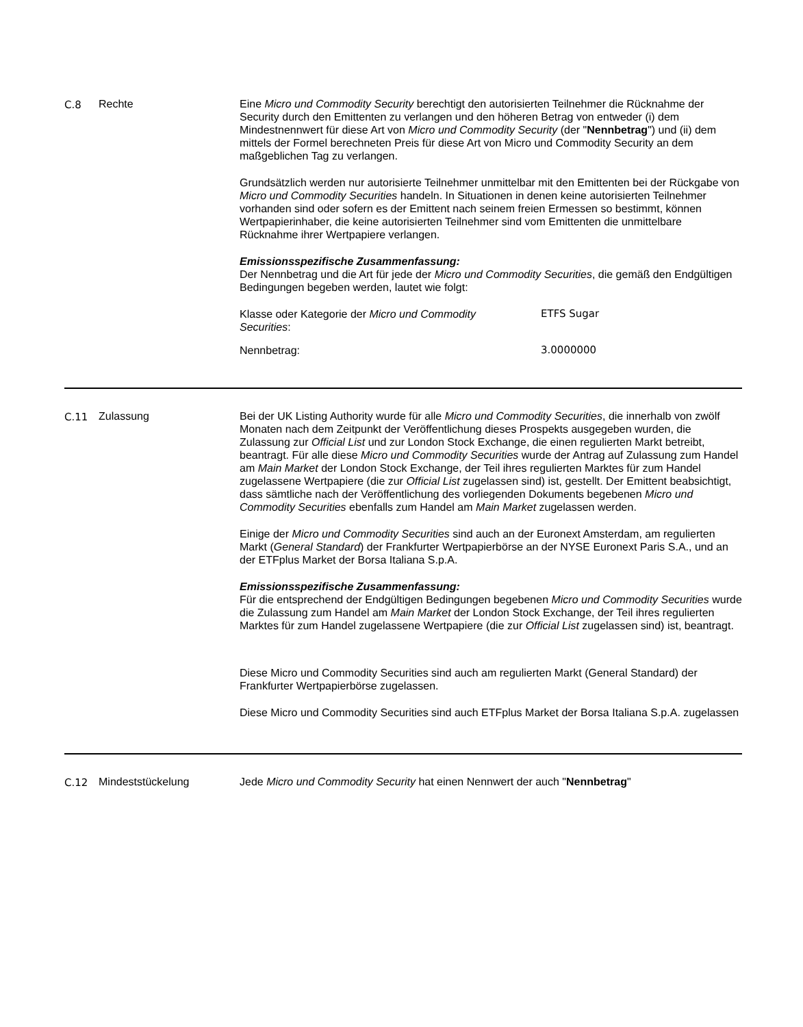C.8 Rechte Eine Micro und Commodity Security berechtigt den autorisierten Teilnehmer die Rücknahme der Security durch den Emittenten zu verlangen und den höheren Betrag von entweder (i) dem Mindestnennwert für diese Art von Micro und Commodity Security (der "Nennbetrag") und (ii) dem mittels der Formel berechneten Preis für diese Art von Micro und Commodity Security an dem maßgeblichen Tag zu verlangen.
Grundsätzlich werden nur autorisierte Teilnehmer unmittelbar mit den Emittenten bei der Rückgabe von Micro und Commodity Securities handeln. In Situationen in denen keine autorisierten Teilnehmer vorhanden sind oder sofern es der Emittent nach seinem freien Ermessen so bestimmt, können Wertpapierinhaber, die keine autorisierten Teilnehmer sind vom Emittenten die unmittelbare Rücknahme ihrer Wertpapiere verlangen.
Emissionsspezifische Zusammenfassung:
Der Nennbetrag und die Art für jede der Micro und Commodity Securities, die gemäß den Endgültigen Bedingungen begeben werden, lautet wie folgt:
| Klasse oder Kategorie der Micro und Commodity Securities : | ETFS Sugar |
| Nennbetrag: | 3.0000000 |
C.11 Zulassung Bei der UK Listing Authority wurde für alle Micro und Commodity Securities, die innerhalb von zwölf Monaten nach dem Zeitpunkt der Veröffentlichung dieses Prospekts ausgegeben wurden, die Zulassung zur Official List und zur London Stock Exchange, die einen regulierten Markt betreibt, beantragt. Für alle diese Micro und Commodity Securities wurde der Antrag auf Zulassung zum Handel am Main Market der London Stock Exchange, der Teil ihres regulierten Marktes für zum Handel zugelassene Wertpapiere (die zur Official List zugelassen sind) ist, gestellt. Der Emittent beabsichtigt, dass sämtliche nach der Veröffentlichung des vorliegenden Dokuments begebenen Micro und Commodity Securities ebenfalls zum Handel am Main Market zugelassen werden.
Einige der Micro und Commodity Securities sind auch an der Euronext Amsterdam, am regulierten Markt (General Standard) der Frankfurter Wertpapierbörse an der NYSE Euronext Paris S.A., und an der ETFplus Market der Borsa Italiana S.p.A.
Emissionsspezifische Zusammenfassung:
Für die entsprechend der Endgültigen Bedingungen begebenen Micro und Commodity Securities wurde die Zulassung zum Handel am Main Market der London Stock Exchange, der Teil ihres regulierten Marktes für zum Handel zugelassene Wertpapiere (die zur Official List zugelassen sind) ist, beantragt.
Diese Micro und Commodity Securities sind auch am regulierten Markt (General Standard) der Frankfurter Wertpapierbörse zugelassen.
Diese Micro und Commodity Securities sind auch ETFplus Market der Borsa Italiana S.p.A. zugelassen
C.12 Mindeststückelung Jede Micro und Commodity Security hat einen Nennwert der auch "Nennbetrag"